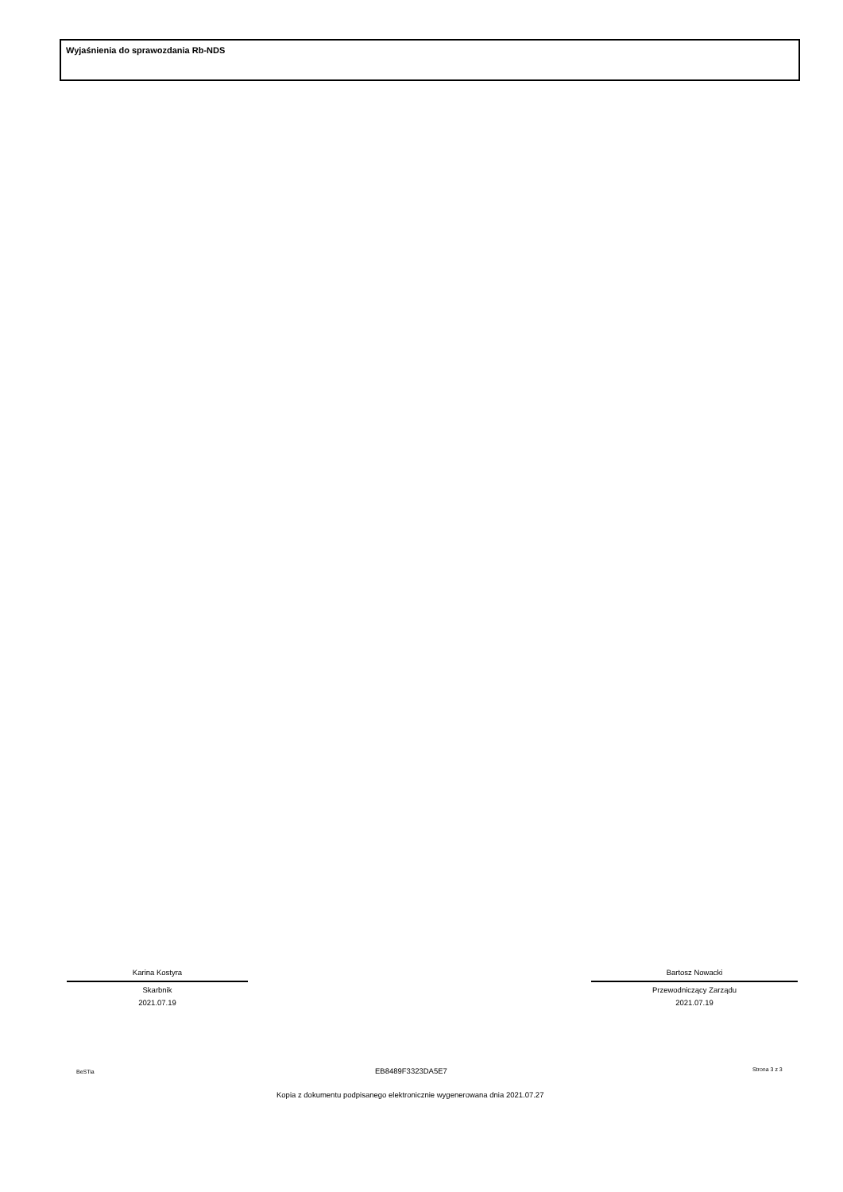Wyjaśnienia do sprawozdania Rb-NDS
Karina Kostyra
Skarbnik
2021.07.19
Bartosz Nowacki
Przewodniczący Zarządu
2021.07.19
BeSTia EB8489F3323DA5E7 Strona 3 z 3
Kopia z dokumentu podpisanego elektronicznie wygenerowana dnia 2021.07.27